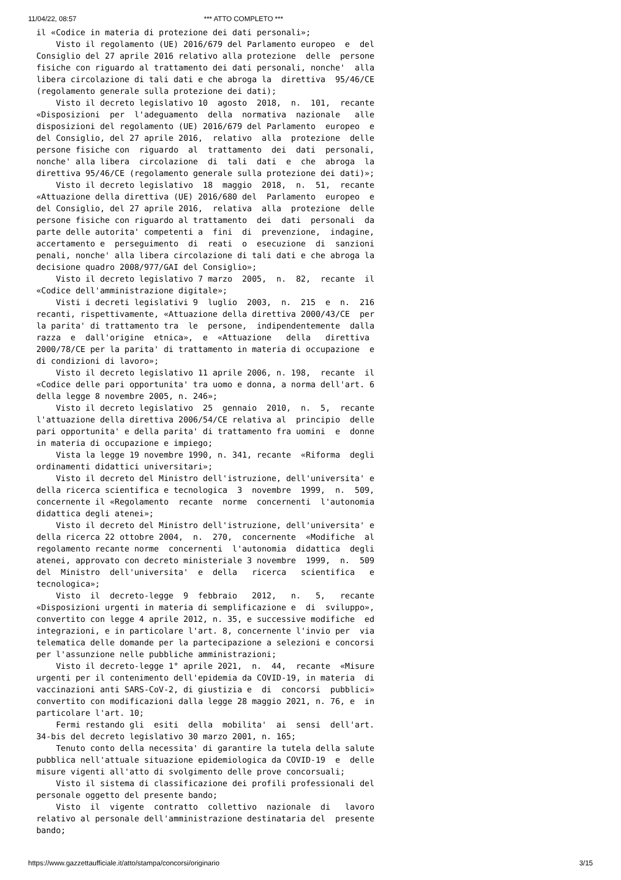11/04/22, 08:57 *** ATTO COMPLETO ***
il «Codice in materia di protezione dei dati personali»;
    Visto il regolamento (UE) 2016/679 del Parlamento europeo  e  del
Consiglio del 27 aprile 2016 relativo alla protezione  delle  persone
fisiche con riguardo al trattamento dei dati personali, nonche'  alla
libera circolazione di tali dati e che abroga la  direttiva  95/46/CE
(regolamento generale sulla protezione dei dati);
    Visto il decreto legislativo 10  agosto  2018,  n.  101,  recante
«Disposizioni  per  l'adeguamento  della  normativa  nazionale   alle
disposizioni del regolamento (UE) 2016/679 del Parlamento  europeo  e
del Consiglio, del 27 aprile 2016,  relativo  alla  protezione  delle
persone fisiche con  riguardo  al  trattamento  dei  dati  personali,
nonche' alla libera  circolazione  di  tali  dati  e  che  abroga  la
direttiva 95/46/CE (regolamento generale sulla protezione dei dati)»;
    Visto il decreto legislativo  18  maggio  2018,  n.  51,  recante
«Attuazione della direttiva (UE) 2016/680 del  Parlamento  europeo  e
del Consiglio, del 27 aprile 2016,  relativa  alla  protezione  delle
persone fisiche con riguardo al trattamento  dei  dati  personali  da
parte delle autorita' competenti a  fini  di  prevenzione,  indagine,
accertamento e  perseguimento  di  reati  o  esecuzione  di  sanzioni
penali, nonche' alla libera circolazione di tali dati e che abroga la
decisione quadro 2008/977/GAI del Consiglio»;
    Visto il decreto legislativo 7 marzo  2005,  n.  82,  recante  il
«Codice dell'amministrazione digitale»;
    Visti i decreti legislativi 9  luglio  2003,  n.  215  e  n.  216
recanti, rispettivamente, «Attuazione della direttiva 2000/43/CE  per
la parita' di trattamento tra  le  persone,  indipendentemente  dalla
razza  e  dall'origine  etnica»,  e  «Attuazione   della   direttiva
2000/78/CE per la parita' di trattamento in materia di occupazione  e
di condizioni di lavoro»;
    Visto il decreto legislativo 11 aprile 2006, n. 198,  recante  il
«Codice delle pari opportunita' tra uomo e donna, a norma dell'art. 6
della legge 8 novembre 2005, n. 246»;
    Visto il decreto legislativo  25  gennaio  2010,  n.  5,  recante
l'attuazione della direttiva 2006/54/CE relativa al  principio  delle
pari opportunita' e della parita' di trattamento fra uomini  e  donne
in materia di occupazione e impiego;
    Vista la legge 19 novembre 1990, n. 341, recante  «Riforma  degli
ordinamenti didattici universitari»;
    Visto il decreto del Ministro dell'istruzione, dell'universita' e
della ricerca scientifica e tecnologica  3  novembre  1999,  n.  509,
concernente il «Regolamento  recante  norme  concernenti  l'autonomia
didattica degli atenei»;
    Visto il decreto del Ministro dell'istruzione, dell'universita' e
della ricerca 22 ottobre 2004,  n.  270,  concernente  «Modifiche  al
regolamento recante norme  concernenti  l'autonomia  didattica  degli
atenei, approvato con decreto ministeriale 3 novembre  1999,  n.  509
del  Ministro  dell'universita'  e  della   ricerca   scientifica   e
tecnologica»;
    Visto  il  decreto-legge  9  febbraio   2012,   n.   5,   recante
«Disposizioni urgenti in materia di semplificazione e  di  sviluppo»,
convertito con legge 4 aprile 2012, n. 35, e successive modifiche  ed
integrazioni, e in particolare l'art. 8, concernente l'invio per  via
telematica delle domande per la partecipazione a selezioni e concorsi
per l'assunzione nelle pubbliche amministrazioni;
    Visto il decreto-legge 1° aprile 2021,  n.  44,  recante  «Misure
urgenti per il contenimento dell'epidemia da COVID-19, in materia  di
vaccinazioni anti SARS-CoV-2, di giustizia e  di  concorsi  pubblici»
convertito con modificazioni dalla legge 28 maggio 2021, n. 76, e  in
particolare l'art. 10;
    Fermi restando gli  esiti  della  mobilita'  ai  sensi  dell'art.
34-bis del decreto legislativo 30 marzo 2001, n. 165;
    Tenuto conto della necessita' di garantire la tutela della salute
pubblica nell'attuale situazione epidemiologica da COVID-19  e  delle
misure vigenti all'atto di svolgimento delle prove concorsuali;
    Visto il sistema di classificazione dei profili professionali del
personale oggetto del presente bando;
    Visto  il  vigente  contratto  collettivo  nazionale  di   lavoro
relativo al personale dell'amministrazione destinataria del  presente
bando;
https://www.gazzettaufficiale.it/atto/stampa/concorsi/originario 3/15